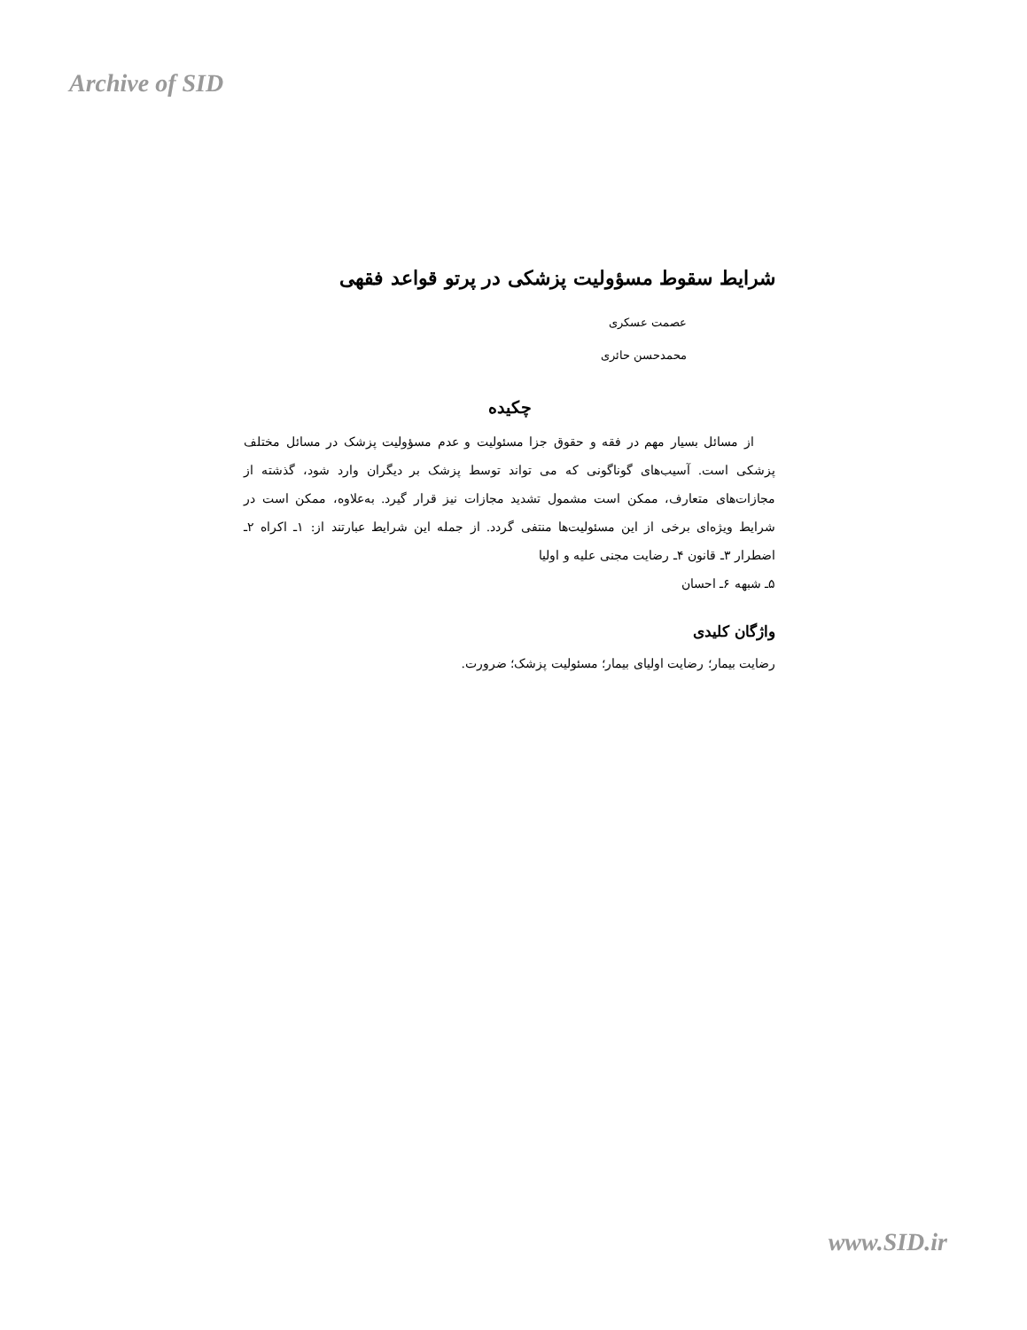Archive of SID
شرایط سقوط مسؤولیت پزشکی در پرتو قواعد فقهی
عصمت عسکری
محمدحسن حائری
چکیده
از مسائل بسیار مهم در فقه و حقوق جزا مسئولیت و عدم مسؤولیت پزشک در مسائل مختلف پزشکی است. آسیب‌های گوناگونی که می تواند توسط پزشک بر دیگران وارد شود، گذشته از مجازات‌های متعارف، ممکن است مشمول تشدید مجازات نیز قرار گیرد. به‌علاوه، ممکن است در شرایط ویژه‌ای برخی از این مسئولیت‌ها منتفی گردد. از جمله این شرایط عبارتند از: ۱ـ اکراه ۲ـ اضطرار ۳ـ قانون ۴ـ رضایت مجنی علیه و اولیا
۵ـ شبهه ۶ـ احسان
واژگان کلیدی
رضایت بیمار؛ رضایت اولیای بیمار؛ مسئولیت پزشک؛ ضرورت.
www.SID.ir